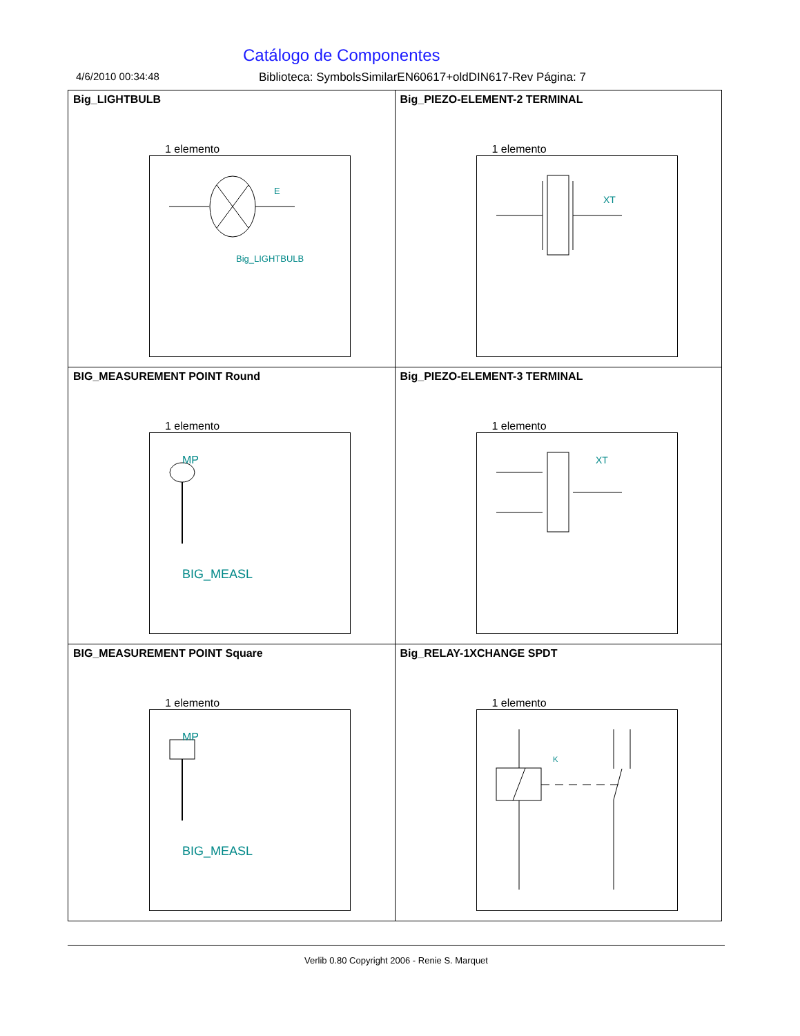Catálogo de Componentes
4/6/2010 00:34:48 Biblioteca: SymbolsSimilarEN60617+oldDIN617-Rev Página: 7
| Big_LIGHTBULB 1 elemento E Big_LIGHTBULB | Big_PIEZO-ELEMENT-2 TERMINAL 1 elemento XT |
| BIG_MEASUREMENT POINT Round 1 elemento MP BIG_MEASL | Big_PIEZO-ELEMENT-3 TERMINAL 1 elemento XT |
| BIG_MEASUREMENT POINT Square 1 elemento MP BIG_MEASL | Big_RELAY-1XCHANGE SPDT 1 elemento K |
Verlib 0.80 Copyright 2006 - Renie S. Marquet